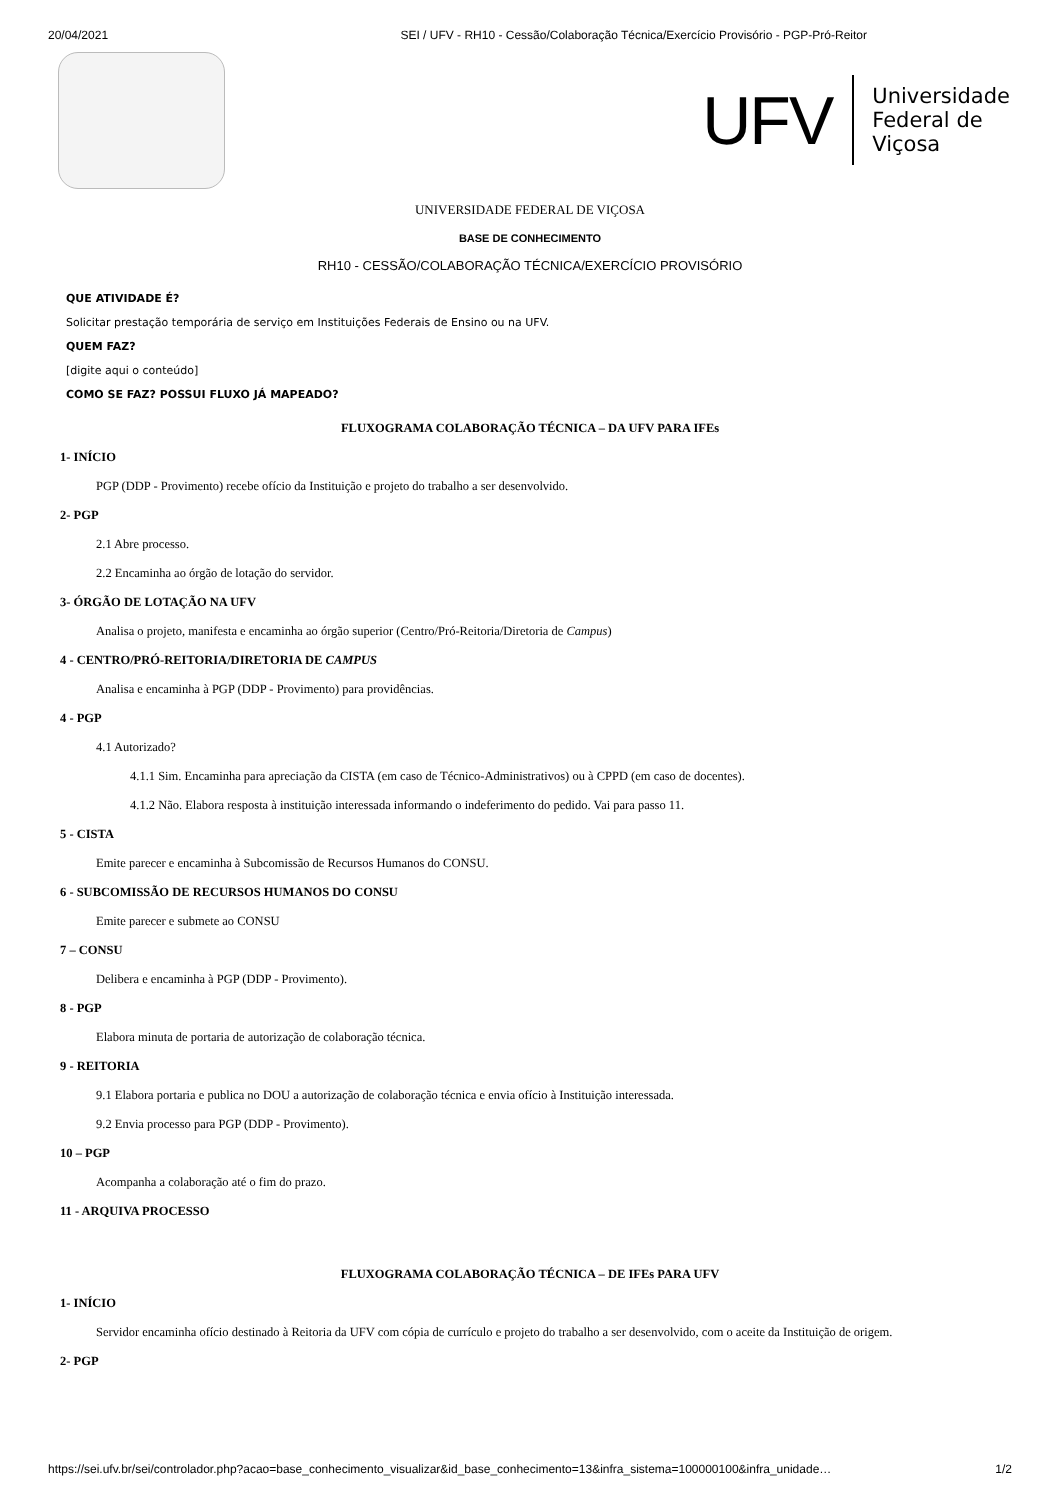20/04/2021 SEI / UFV - RH10 - Cessão/Colaboração Técnica/Exercício Provisório - PGP-Pró-Reitor
UFV
Universidade
Federal de
Viçosa
UNIVERSIDADE FEDERAL DE VIÇOSA
BASE DE CONHECIMENTO
RH10 - CESSÃO/COLABORAÇÃO TÉCNICA/EXERCÍCIO PROVISÓRIO
QUE ATIVIDADE É?
Solicitar prestação temporária de serviço em Instituições Federais de Ensino ou na UFV.
QUEM FAZ?
[digite aqui o conteúdo]
COMO SE FAZ? POSSUI FLUXO JÁ MAPEADO?
FLUXOGRAMA COLABORAÇÃO TÉCNICA – DA UFV PARA IFEs
1- INÍCIO
PGP (DDP - Provimento) recebe ofício da Instituição e projeto do trabalho a ser desenvolvido.
2- PGP
2.1 Abre processo.
2.2 Encaminha ao órgão de lotação do servidor.
3- ÓRGÃO DE LOTAÇÃO NA UFV
Analisa o projeto, manifesta e encaminha ao órgão superior (Centro/Pró-Reitoria/Diretoria de Campus)
4 - CENTRO/PRÓ-REITORIA/DIRETORIA DE CAMPUS
Analisa e encaminha à PGP (DDP - Provimento) para providências.
4 - PGP
4.1 Autorizado?
4.1.1 Sim. Encaminha para apreciação da CISTA (em caso de Técnico-Administrativos) ou à CPPD (em caso de docentes).
4.1.2 Não. Elabora resposta à instituição interessada informando o indeferimento do pedido. Vai para passo 11.
5 - CISTA
Emite parecer e encaminha à Subcomissão de Recursos Humanos do CONSU.
6 - SUBCOMISSÃO DE RECURSOS HUMANOS DO CONSU
Emite parecer e submete ao CONSU
7 – CONSU
Delibera e encaminha à PGP (DDP - Provimento).
8 - PGP
Elabora minuta de portaria de autorização de colaboração técnica.
9 - REITORIA
9.1 Elabora portaria e publica no DOU a autorização de colaboração técnica e envia ofício à Instituição interessada.
9.2 Envia processo para PGP (DDP - Provimento).
10 – PGP
Acompanha a colaboração até o fim do prazo.
11 - ARQUIVA PROCESSO
FLUXOGRAMA COLABORAÇÃO TÉCNICA – DE IFEs PARA UFV
1- INÍCIO
Servidor encaminha ofício destinado à Reitoria da UFV com cópia de currículo e projeto do trabalho a ser desenvolvido, com o aceite da Instituição de origem.
2- PGP
https://sei.ufv.br/sei/controlador.php?acao=base_conhecimento_visualizar&id_base_conhecimento=13&infra_sistema=100000100&infra_unidade… 1/2